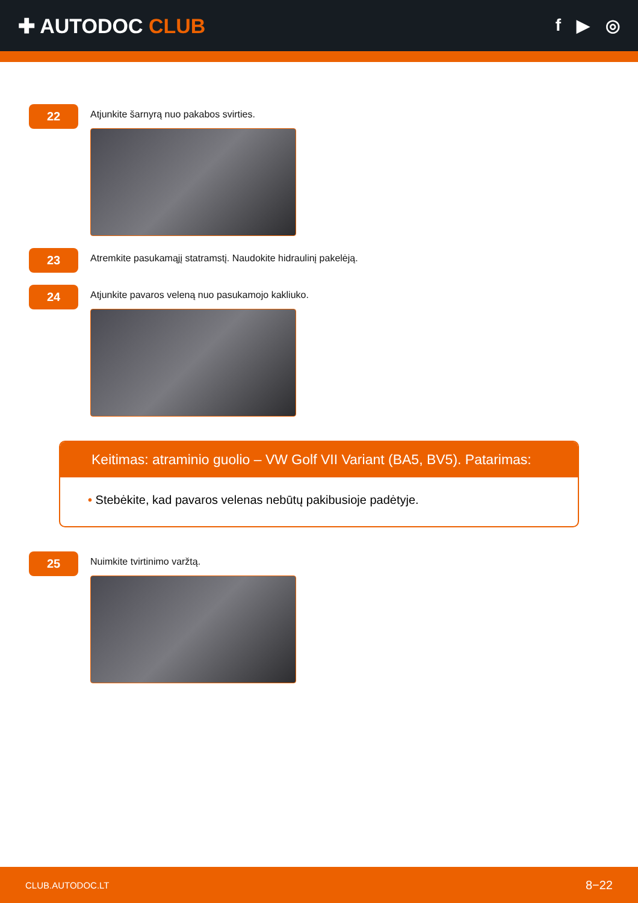✚ AUTODOC CLUB
f ▶ ◎
22
Atjunkite šarnyrą nuo pakabos svirties.
23
Atremkite pasukamąjį statramstį. Naudokite hidraulinį pakelėją.
24
Atjunkite pavaros veleną nuo pasukamojo kakliuko.
Keitimas: atraminio guolio – VW Golf VII Variant (BA5, BV5). Patarimas:
• Stebėkite, kad pavaros velenas nebūtų pakibusioje padėtyje.
25
Nuimkite tvirtinimo varžtą.
CLUB.AUTODOC.LT 8−22